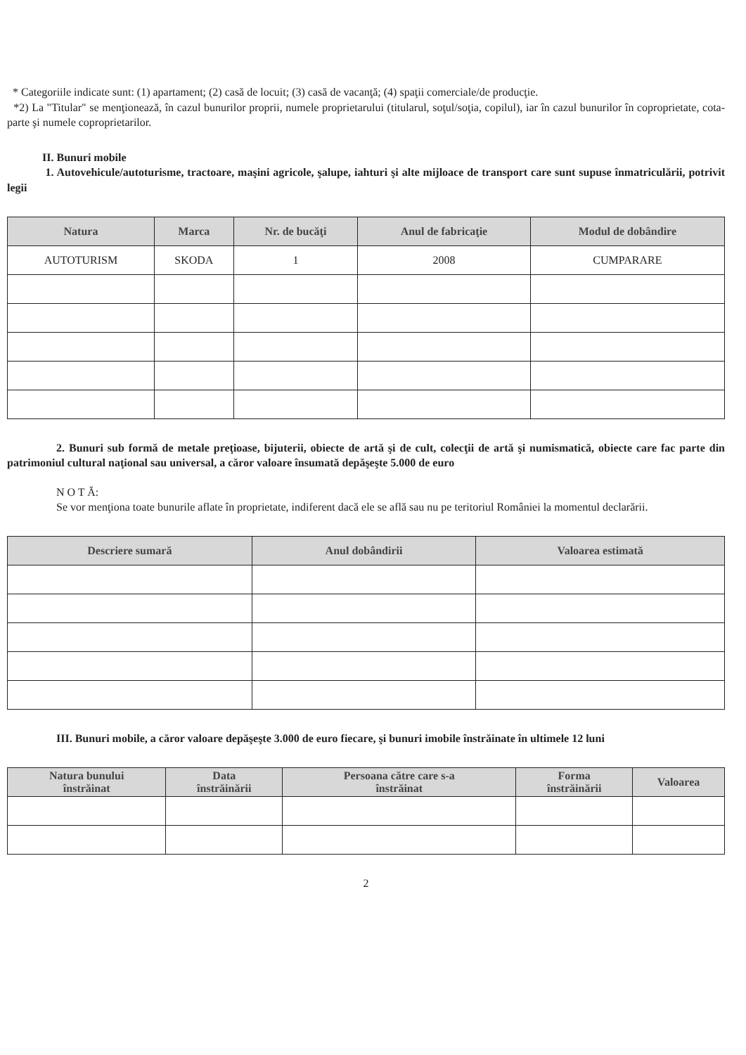* Categoriile indicate sunt: (1) apartament; (2) casă de locuit; (3) casă de vacanţă; (4) spaţii comerciale/de producţie.
*2) La "Titular" se menţionează, în cazul bunurilor proprii, numele proprietarului (titularul, soţul/soţia, copilul), iar în cazul bunurilor în coproprietate, cota-parte şi numele coproprietarilor.
II. Bunuri mobile
1. Autovehicule/autoturisme, tractoare, maşini agricole, şalupe, iahturi şi alte mijloace de transport care sunt supuse înmatriculării, potrivit legii
| Natura | Marca | Nr. de bucăţi | Anul de fabricaţie | Modul de dobândire |
| --- | --- | --- | --- | --- |
| AUTOTURISM | SKODA | 1 | 2008 | CUMPARARE |
2. Bunuri sub formă de metale preţioase, bijuterii, obiecte de artă şi de cult, colecţii de artă şi numismatică, obiecte care fac parte din patrimoniul cultural naţional sau universal, a căror valoare însumată depăşeşte 5.000 de euro
N O T Ă:
Se vor menţiona toate bunurile aflate în proprietate, indiferent dacă ele se află sau nu pe teritoriul României la momentul declarării.
| Descriere sumară | Anul dobândirii | Valoarea estimată |
| --- | --- | --- |
III. Bunuri mobile, a căror valoare depăşeşte 3.000 de euro fiecare, şi bunuri imobile înstrăinate în ultimele 12 luni
| Natura bunului înstrăinat | Data înstrăinării | Persoana către care s-a înstrăinat | Forma înstrăinării | Valoarea |
| --- | --- | --- | --- | --- |
2